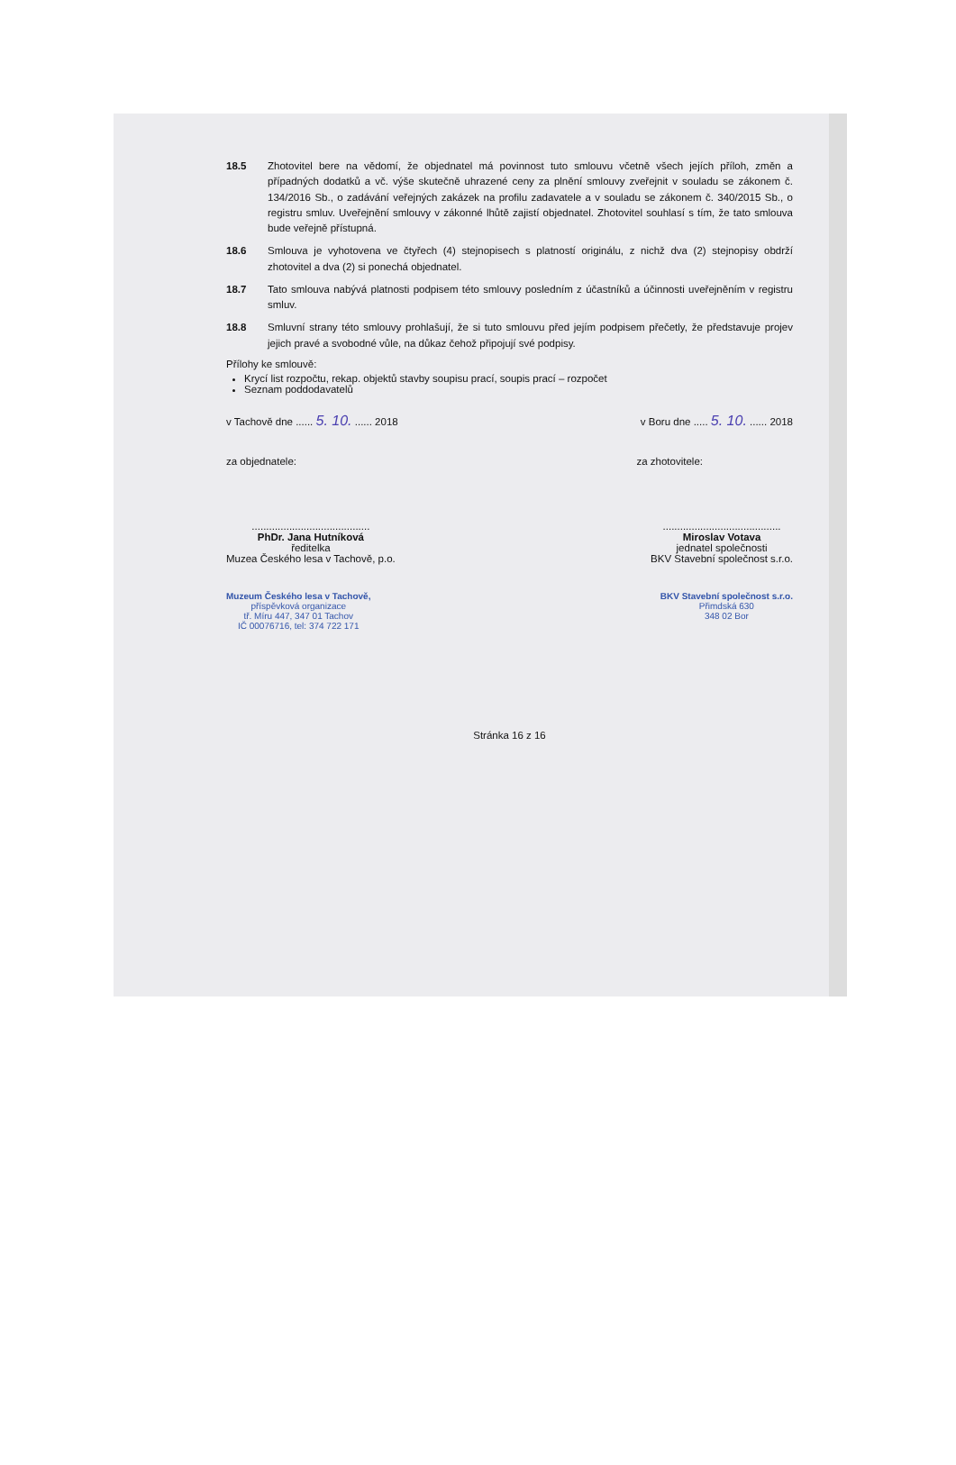18.5 Zhotovitel bere na vědomí, že objednatel má povinnost tuto smlouvu včetně všech jejích příloh, změn a případných dodatků a vč. výše skutečně uhrazené ceny za plnění smlouvy zveřejnit v souladu se zákonem č. 134/2016 Sb., o zadávání veřejných zakázek na profilu zadavatele a v souladu se zákonem č. 340/2015 Sb., o registru smluv. Uveřejnění smlouvy v zákonné lhůtě zajistí objednatel. Zhotovitel souhlasí s tím, že tato smlouva bude veřejně přístupná.
18.6 Smlouva je vyhotovena ve čtyřech (4) stejnopisech s platností originálu, z nichž dva (2) stejnopisy obdrží zhotovitel a dva (2) si ponechá objednatel.
18.7 Tato smlouva nabývá platnosti podpisem této smlouvy posledním z účastníků a účinnosti uveřejněním v registru smluv.
18.8 Smluvní strany této smlouvy prohlašují, že si tuto smlouvu před jejím podpisem přečetly, že představuje projev jejich pravé a svobodné vůle, na důkaz čehož připojují své podpisy.
Přílohy ke smlouvě:
Krycí list rozpočtu, rekap. objektů stavby soupisu prací, soupis prací – rozpočet
Seznam poddodavatelů
v Tachově dne ...... 5. 10. ...... 2018 v Boru dne ..... 5. 10. ...... 2018
za objednatele: za zhotovitele:
.........................................
PhDr. Jana Hutníková
ředitelka
Muzea Českého lesa v Tachově, p.o.
.........................................
Miroslav Votava
jednatel společnosti
BKV Stavební společnost s.r.o.
Muzeum Českého lesa v Tachově,
příspěvková organizace
tř. Míru 447, 347 01 Tachov
IČ 00076716, tel: 374 722 171
BKV Stavební společnost s.r.o.
Přimdská 630
348 02 Bor
Stránka 16 z 16